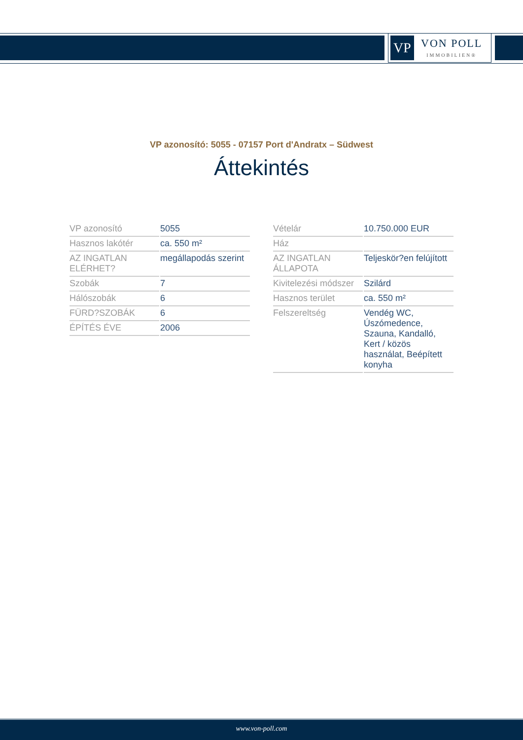VP
VON POLL
IMMOBILIEN®
VP azonosító: 5055 - 07157 Port d'Andratx – Südwest
Áttekintés
| VP azonosító | 5055 |
| Hasznos lakótér | ca. 550 m² |
| AZ INGATLAN ELÉRHET? | megállapodás szerint |
| Szobák | 7 |
| Hálószobák | 6 |
| FÜRD?SZOBÁK | 6 |
| ÉPÍTÉS ÉVE | 2006 |
| Vételár | 10.750.000 EUR |
| Ház | |
| AZ INGATLAN ÁLLAPOTA | Teljeskör?en felújított |
| Kivitelezési módszer | Szilárd |
| Hasznos terület | ca. 550 m² |
| Felszereltség | Vendég WC, Úszómedence, Szauna, Kandalló, Kert / közös használat, Beépített konyha |
www.von-poll.com